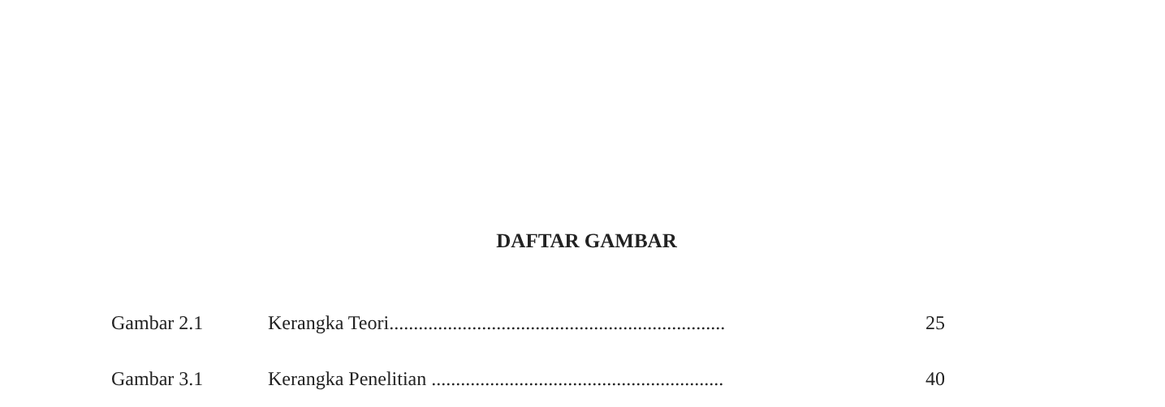DAFTAR GAMBAR
Gambar 2.1 Kerangka Teori..................................................................... 25
Gambar 3.1 Kerangka Penelitian ............................................................ 40